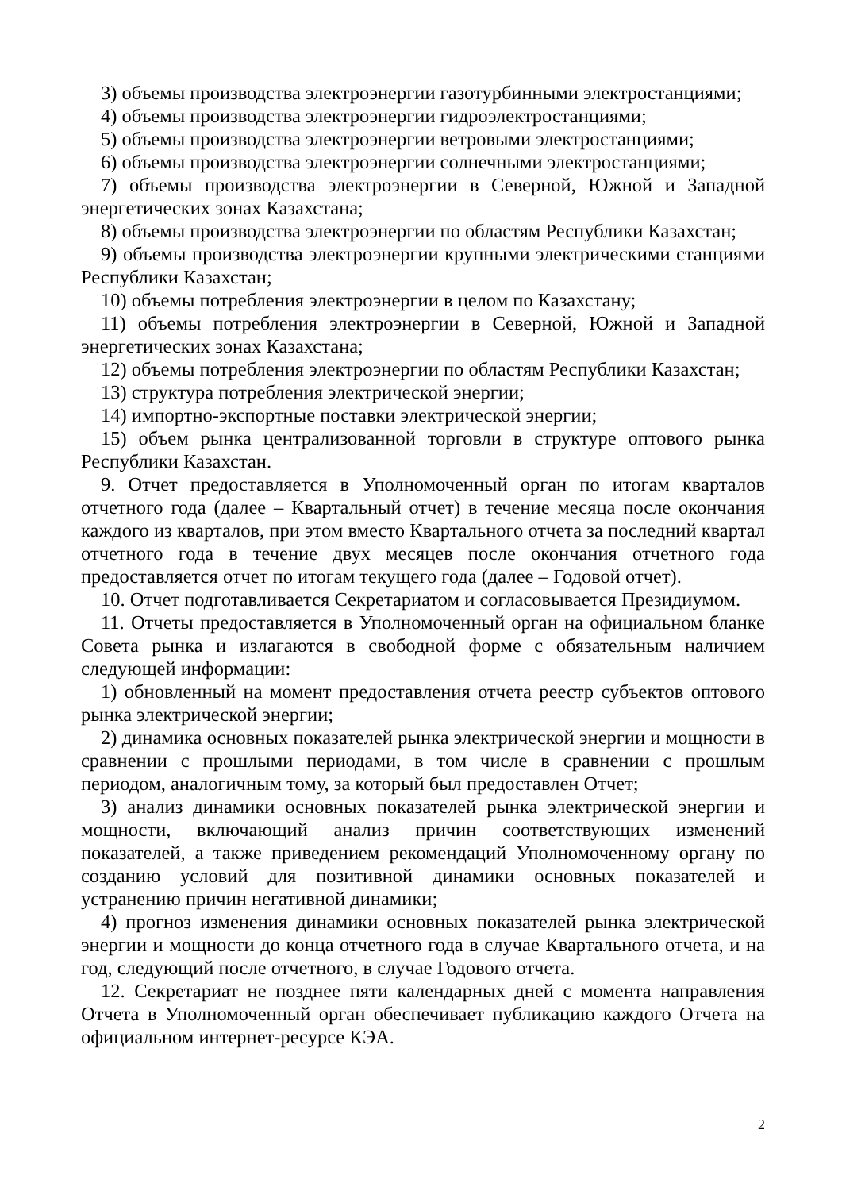3) объемы производства электроэнергии газотурбинными электростанциями;
4) объемы производства электроэнергии гидроэлектростанциями;
5) объемы производства электроэнергии ветровыми электростанциями;
6) объемы производства электроэнергии солнечными электростанциями;
7) объемы производства электроэнергии в Северной, Южной и Западной энергетических зонах Казахстана;
8) объемы производства электроэнергии по областям Республики Казахстан;
9) объемы производства электроэнергии крупными электрическими станциями Республики Казахстан;
10) объемы потребления электроэнергии в целом по Казахстану;
11) объемы потребления электроэнергии в Северной, Южной и Западной энергетических зонах Казахстана;
12) объемы потребления электроэнергии по областям Республики Казахстан;
13) структура потребления электрической энергии;
14) импортно-экспортные поставки электрической энергии;
15) объем рынка централизованной торговли в структуре оптового рынка Республики Казахстан.
9. Отчет предоставляется в Уполномоченный орган по итогам кварталов отчетного года (далее – Квартальный отчет) в течение месяца после окончания каждого из кварталов, при этом вместо Квартального отчета за последний квартал отчетного года в течение двух месяцев после окончания отчетного года предоставляется отчет по итогам текущего года (далее – Годовой отчет).
10. Отчет подготавливается Секретариатом и согласовывается Президиумом.
11. Отчеты предоставляется в Уполномоченный орган на официальном бланке Совета рынка и излагаются в свободной форме с обязательным наличием следующей информации:
1) обновленный на момент предоставления отчета реестр субъектов оптового рынка электрической энергии;
2) динамика основных показателей рынка электрической энергии и мощности в сравнении с прошлыми периодами, в том числе в сравнении с прошлым периодом, аналогичным тому, за который был предоставлен Отчет;
3) анализ динамики основных показателей рынка электрической энергии и мощности, включающий анализ причин соответствующих изменений показателей, а также приведением рекомендаций Уполномоченному органу по созданию условий для позитивной динамики основных показателей и устранению причин негативной динамики;
4) прогноз изменения динамики основных показателей рынка электрической энергии и мощности до конца отчетного года в случае Квартального отчета, и на год, следующий после отчетного, в случае Годового отчета.
12. Секретариат не позднее пяти календарных дней с момента направления Отчета в Уполномоченный орган обеспечивает публикацию каждого Отчета на официальном интернет-ресурсе КЭА.
2